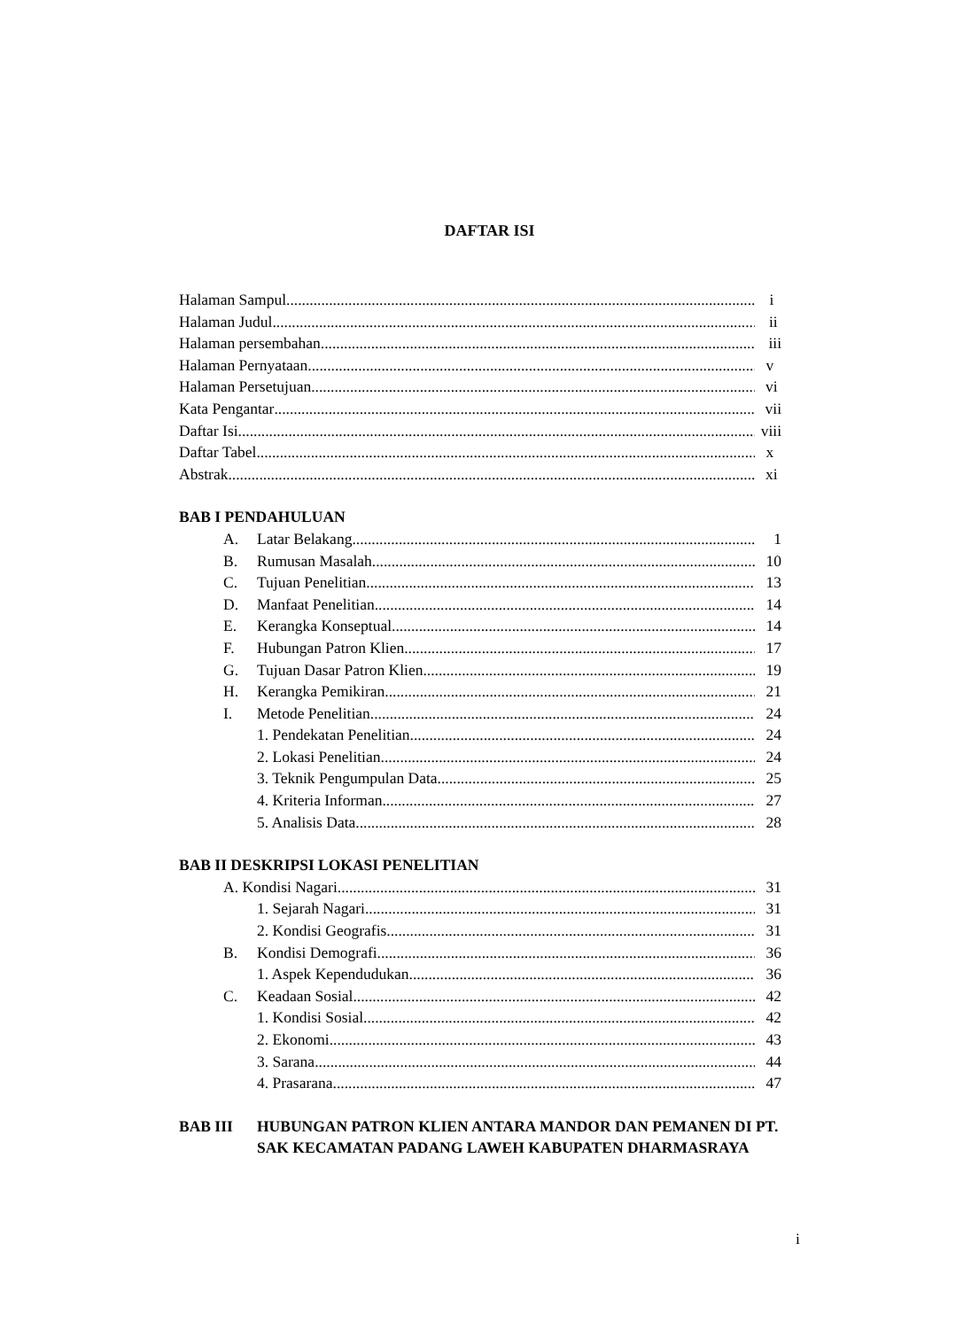DAFTAR ISI
Halaman Sampul i
Halaman Judul ii
Halaman persembahan iii
Halaman Pernyataan v
Halaman Persetujuan vi
Kata Pengantar vii
Daftar Isi viii
Daftar Tabel x
Abstrak xi
BAB I PENDAHULUAN
A. Latar Belakang 1
B. Rumusan Masalah 10
C. Tujuan Penelitian 13
D. Manfaat Penelitian 14
E. Kerangka Konseptual 14
F. Hubungan Patron Klien 17
G. Tujuan Dasar Patron Klien 19
H. Kerangka Pemikiran 21
I. Metode Penelitian 24
1. Pendekatan Penelitian 24
2. Lokasi Penelitian 24
3. Teknik Pengumpulan Data 25
4. Kriteria Informan 27
5. Analisis Data 28
BAB II DESKRIPSI LOKASI PENELITIAN
A. Kondisi Nagari 31
1. Sejarah Nagari 31
2. Kondisi Geografis 31
B. Kondisi Demografi 36
1. Aspek Kependudukan 36
C. Keadaan Sosial 42
1. Kondisi Sosial 42
2. Ekonomi 43
3. Sarana 44
4. Prasarana 47
BAB III HUBUNGAN PATRON KLIEN ANTARA MANDOR DAN PEMANEN DI PT. SAK KECAMATAN PADANG LAWEH KABUPATEN DHARMASRAYA
i